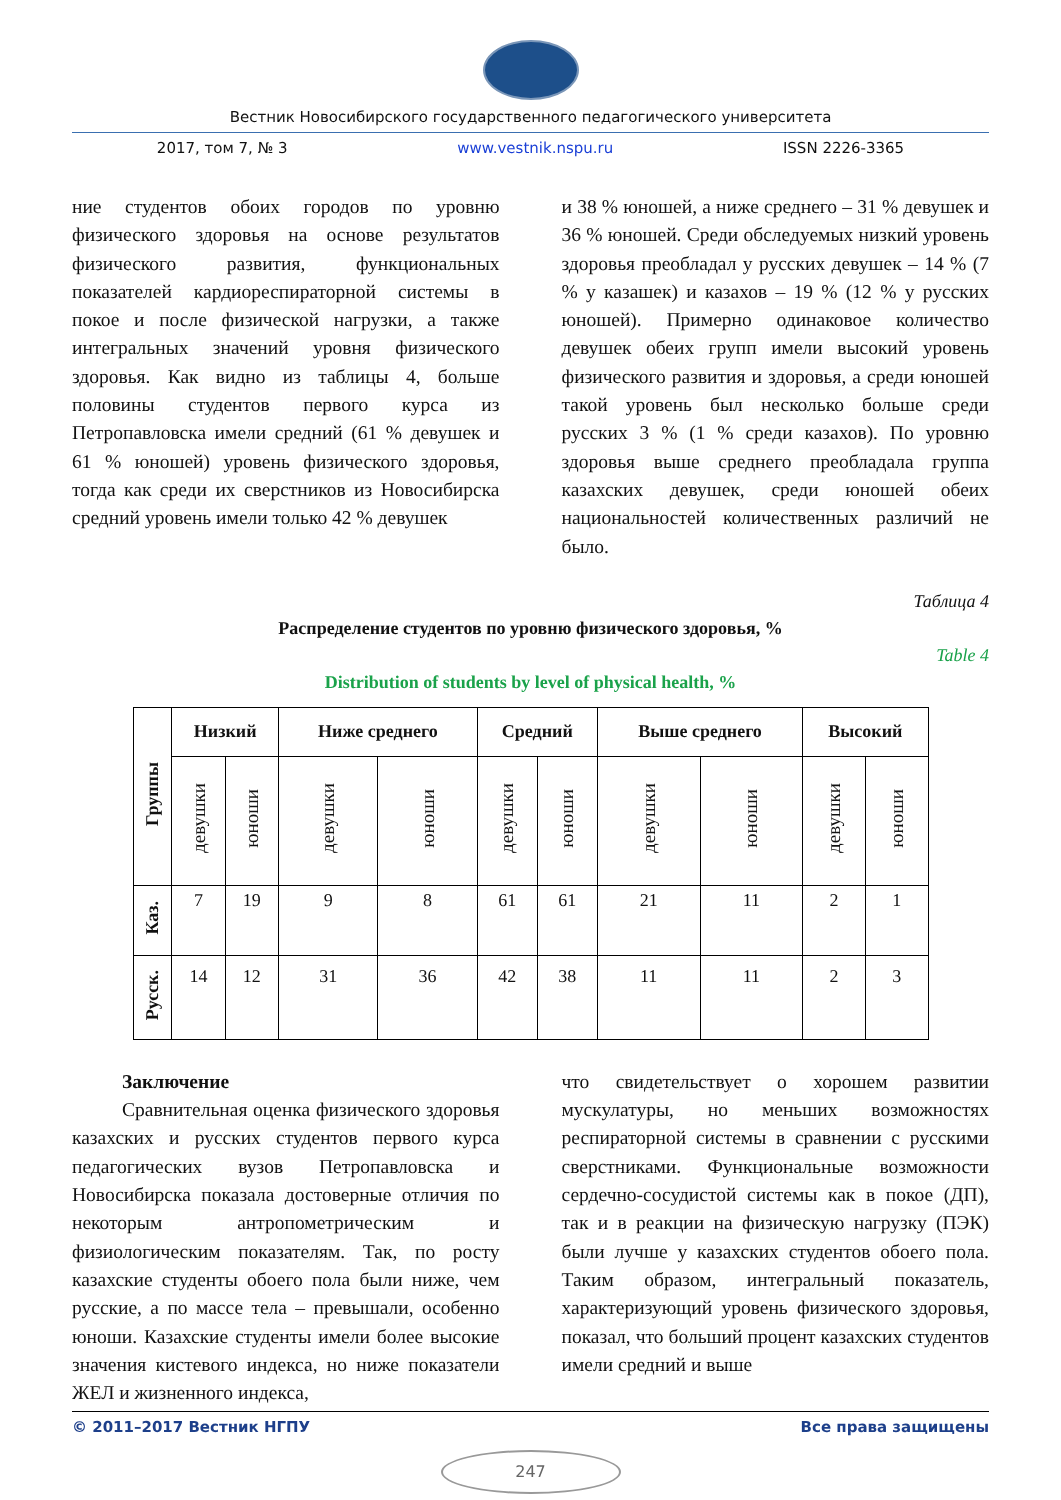Вестник Новосибирского государственного педагогического университета
2017, том 7, № 3 www.vestnik.nspu.ru ISSN 2226-3365
ние студентов обоих городов по уровню физического здоровья на основе результатов физического развития, функциональных показателей кардиореспираторной системы в покое и после физической нагрузки, а также интегральных значений уровня физического здоровья. Как видно из таблицы 4, больше половины студентов первого курса из Петропавловска имели средний (61 % девушек и 61 % юношей) уровень физического здоровья, тогда как среди их сверстников из Новосибирска средний уровень имели только 42 % девушек
и 38 % юношей, а ниже среднего – 31 % девушек и 36 % юношей. Среди обследуемых низкий уровень здоровья преобладал у русских девушек – 14 % (7 % у казашек) и казахов – 19 % (12 % у русских юношей). Примерно одинаковое количество девушек обеих групп имели высокий уровень физического развития и здоровья, а среди юношей такой уровень был несколько больше среди русских 3 % (1 % среди казахов). По уровню здоровья выше среднего преобладала группа казахских девушек, среди юношей обеих национальностей количественных различий не было.
Таблица 4
Распределение студентов по уровню физического здоровья, %
Table 4
Distribution of students by level of physical health, %
| Группы | Низкий | | Ниже среднего | | Средний | | Выше среднего | | Высокий | |
| --- | --- | --- | --- | --- | --- | --- | --- | --- | --- | --- |
| | девушки | юноши | девушки | юноши | девушки | юноши | девушки | юноши | девушки | юноши |
| Каз. | 7 | 19 | 9 | 8 | 61 | 61 | 21 | 11 | 2 | 1 |
| Русск. | 14 | 12 | 31 | 36 | 42 | 38 | 11 | 11 | 2 | 3 |
Заключение
Сравнительная оценка физического здоровья казахских и русских студентов первого курса педагогических вузов Петропавловска и Новосибирска показала достоверные отличия по некоторым антропометрическим и физиологическим показателям. Так, по росту казахские студенты обоего пола были ниже, чем русские, а по массе тела – превышали, особенно юноши. Казахские студенты имели более высокие значения кистевого индекса, но ниже показатели ЖЕЛ и жизненного индекса,
что свидетельствует о хорошем развитии мускулатуры, но меньших возможностях респираторной системы в сравнении с русскими сверстниками. Функциональные возможности сердечно-сосудистой системы как в покое (ДП), так и в реакции на физическую нагрузку (ПЭК) были лучше у казахских студентов обоего пола. Таким образом, интегральный показатель, характеризующий уровень физического здоровья, показал, что больший процент казахских студентов имели средний и выше
© 2011–2017 Вестник НГПУ Все права защищены
247